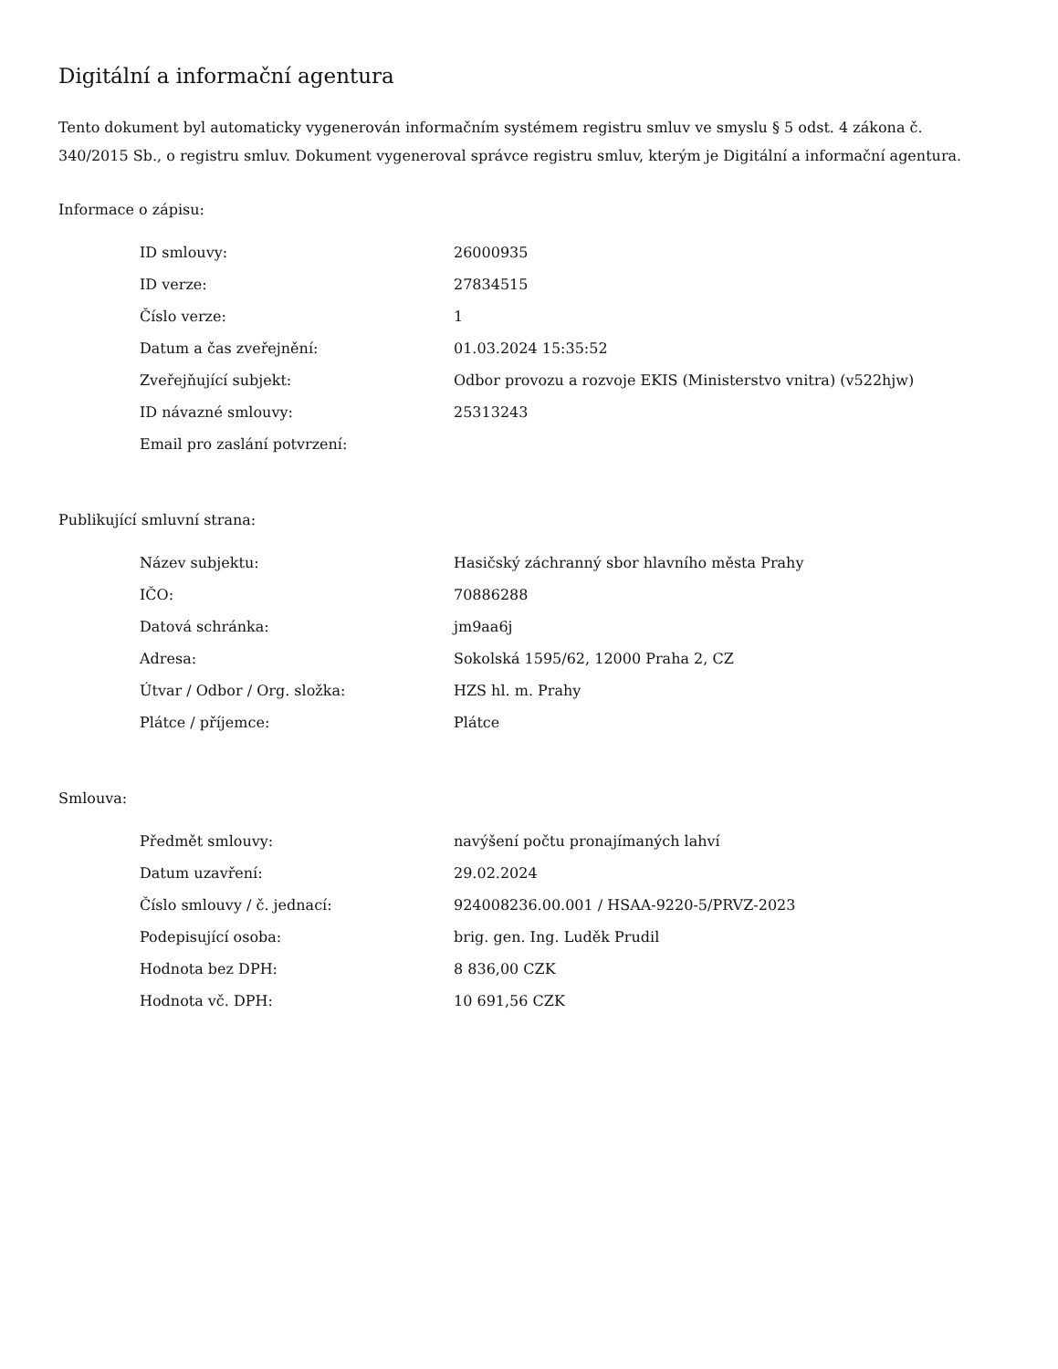Digitální a informační agentura
Tento dokument byl automaticky vygenerován informačním systémem registru smluv ve smyslu § 5 odst. 4 zákona č. 340/2015 Sb., o registru smluv. Dokument vygeneroval správce registru smluv, kterým je Digitální a informační agentura.
Informace o zápisu:
| ID smlouvy: | 26000935 |
| ID verze: | 27834515 |
| Číslo verze: | 1 |
| Datum a čas zveřejnění: | 01.03.2024 15:35:52 |
| Zveřejňující subjekt: | Odbor provozu a rozvoje EKIS (Ministerstvo vnitra) (v522hjw) |
| ID návazné smlouvy: | 25313243 |
| Email pro zaslání potvrzení: | |
Publikující smluvní strana:
| Název subjektu: | Hasičský záchranný sbor hlavního města Prahy |
| IČO: | 70886288 |
| Datová schránka: | jm9aa6j |
| Adresa: | Sokolská 1595/62, 12000 Praha 2, CZ |
| Útvar / Odbor / Org. složka: | HZS hl. m. Prahy |
| Plátce / příjemce: | Plátce |
Smlouva:
| Předmět smlouvy: | navýšení počtu pronajímaných lahví |
| Datum uzavření: | 29.02.2024 |
| Číslo smlouvy / č. jednací: | 924008236.00.001 / HSAA-9220-5/PRVZ-2023 |
| Podepisující osoba: | brig. gen. Ing. Luděk Prudil |
| Hodnota bez DPH: | 8 836,00 CZK |
| Hodnota vč. DPH: | 10 691,56 CZK |